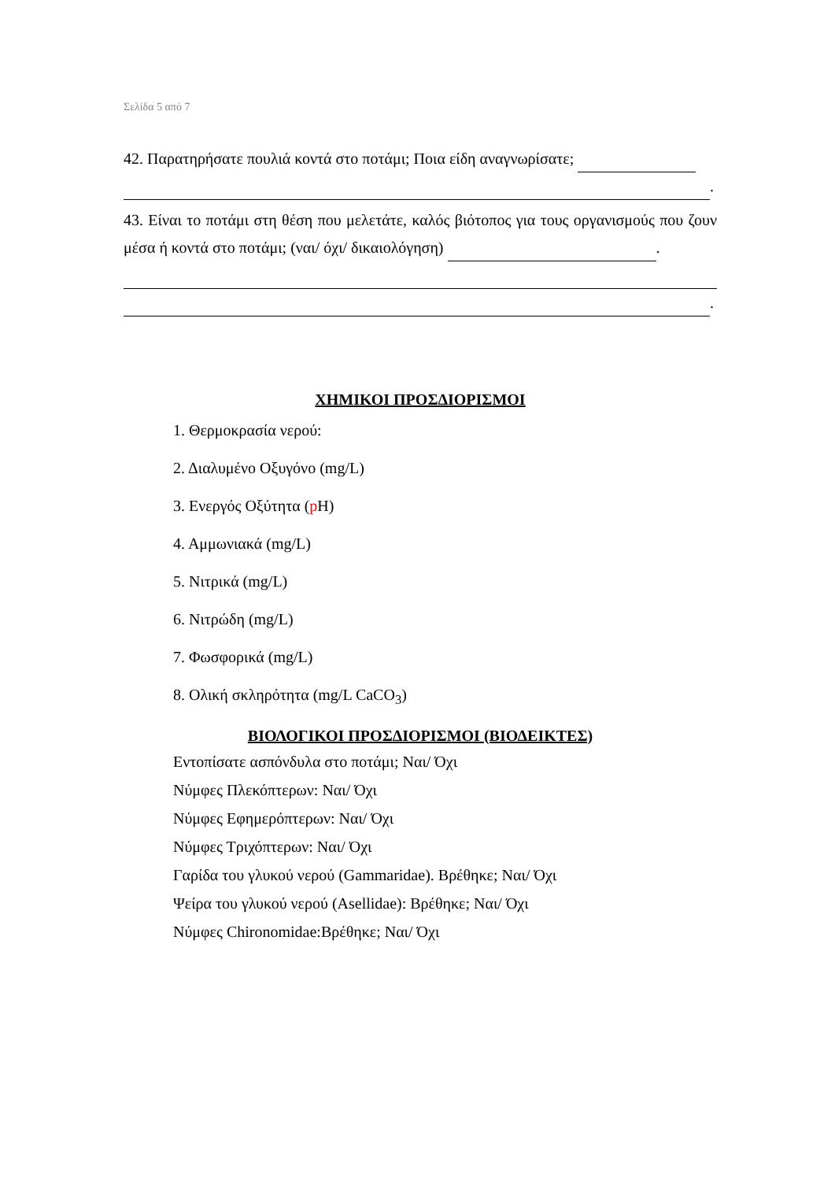Σελίδα 5 από 7
42. Παρατηρήσατε πουλιά κοντά στο ποτάμι; Ποια είδη αναγνωρίσατε;
.
43. Είναι το ποτάμι στη θέση που μελετάτε, καλός βιότοπος για τους οργανισμούς που ζουν μέσα ή κοντά στο ποτάμι; (ναι/ όχι/ δικαιολόγηση) .
.
ΧΗΜΙΚΟΙ ΠΡΟΣΔΙΟΡΙΣΜΟΙ
1. Θερμοκρασία νερού:
2. Διαλυμένο Οξυγόνο (mg/L)
3. Ενεργός Οξύτητα (p H)
4. Αμμωνιακά (mg/L)
5. Νιτρικά (mg/L)
6. Νιτρώδη (mg/L)
7. Φωσφορικά (mg/L)
8. Ολική σκληρότητα (mg/L CaCO<sub>3</sub>)
ΒΙΟΛΟΓΙΚΟΙ ΠΡΟΣΔΙΟΡΙΣΜΟΙ (ΒΙΟΔΕΙΚΤΕΣ)
Εντοπίσατε ασπόνδυλα στο ποτάμι; Ναι/ Όχι
Νύμφες Πλεκόπτερων: Ναι/ Όχι
Νύμφες Εφημερόπτερων: Ναι/ Όχι
Νύμφες Τριχόπτερων: Ναι/ Όχι
Γαρίδα του γλυκού νερού (Gammaridae). Βρέθηκε; Ναι/ Όχι
Ψείρα του γλυκού νερού (Asellidae): Βρέθηκε; Ναι/ Όχι
Νύμφες Chironomidae:Βρέθηκε; Ναι/ Όχι